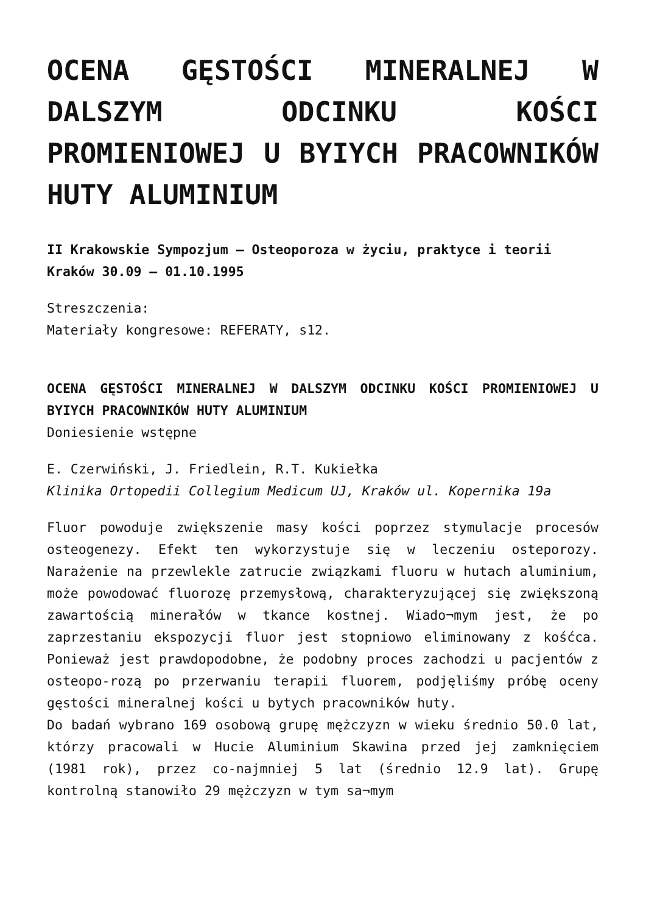OCENA GĘSTOŚCI MINERALNEJ W DALSZYM ODCINKU KOŚCI PROMIENIOWEJ U BYIYCH PRACOWNIKÓW HUTY ALUMINIUM
II Krakowskie Sympozjum – Osteoporoza w życiu, praktyce i teorii
Kraków 30.09 – 01.10.1995
Streszczenia:
Materiały kongresowe: REFERATY, s12.
OCENA GĘSTOŚCI MINERALNEJ W DALSZYM ODCINKU KOŚCI PROMIENIOWEJ U BYIYCH PRACOWNIKÓW HUTY ALUMINIUM
Doniesienie wstępne
E. Czerwiński, J. Friedlein, R.T. Kukiełka
Klinika Ortopedii Collegium Medicum UJ, Kraków ul. Kopernika 19a
Fluor powoduje zwiększenie masy kości poprzez stymulacje procesów osteogenezy. Efekt ten wykorzystuje się w leczeniu osteporozy. Narażenie na przewlekle zatrucie związkami fluoru w hutach aluminium, może powodować fluorozę przemysłową, charakteryzującej się zwiększoną zawartością minerałów w tkance kostnej. Wiado¬mym jest, że po zaprzestaniu ekspozycji fluor jest stopniowo eliminowany z kośćca. Ponieważ jest prawdopodobne, że podobny proces zachodzi u pacjentów z osteopo-rozą po przerwaniu terapii fluorem, podjęliśmy próbę oceny gęstości mineralnej kości u bytych pracowników huty.
Do badań wybrano 169 osobową grupę mężczyzn w wieku średnio 50.0 lat, którzy pracowali w Hucie Aluminium Skawina przed jej zamknięciem (1981 rok), przez co-najmniej 5 lat (średnio 12.9 lat). Grupę kontrolną stanowiło 29 mężczyzn w tym sa¬mym